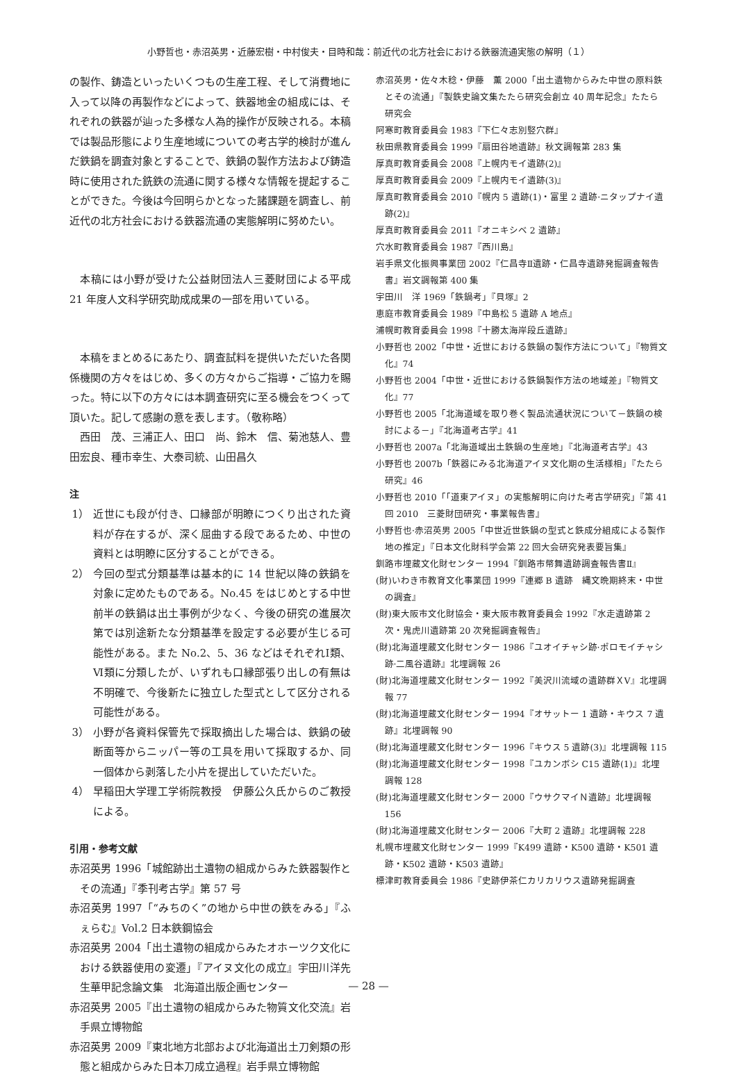小野哲也・赤沼英男・近藤宏樹・中村俊夫・目時和哉：前近代の北方社会における鉄器流通実態の解明（１）
の製作、鋳造といったいくつもの生産工程、そして消費地に入って以降の再製作などによって、鉄器地金の組成には、それぞれの鉄器が辿った多様な人為的操作が反映される。本稿では製品形態により生産地域についての考古学的検討が進んだ鉄鍋を調査対象とすることで、鉄鍋の製作方法および鋳造時に使用された銑鉄の流通に関する様々な情報を提起することができた。今後は今回明らかとなった諸課題を調査し、前近代の北方社会における鉄器流通の実態解明に努めたい。
本稿には小野が受けた公益財団法人三菱財団による平成 21 年度人文科学研究助成成果の一部を用いている。
本稿をまとめるにあたり、調査試料を提供いただいた各関係機関の方々をはじめ、多くの方々からご指導・ご協力を賜った。特に以下の方々には本調査研究に至る機会をつくって頂いた。記して感謝の意を表します。（敬称略）
西田　茂、三浦正人、田口　尚、鈴木　信、菊池慈人、豊田宏良、種市幸生、大泰司統、山田昌久
注
1） 近世にも段が付き、口縁部が明瞭につくり出された資料が存在するが、深く屈曲する段であるため、中世の資料とは明瞭に区分することができる。
2） 今回の型式分類基準は基本的に 14 世紀以降の鉄鍋を対象に定めたものである。No.45 をはじめとする中世前半の鉄鍋は出土事例が少なく、今後の研究の進展次第では別途新たな分類基準を設定する必要が生じる可能性がある。また No.2、5、36 などはそれぞれⅠ類、Ⅵ類に分類したが、いずれも口縁部張り出しの有無は不明確で、今後新たに独立した型式として区分される可能性がある。
3） 小野が各資料保管先で採取摘出した場合は、鉄鍋の破断面等からニッパー等の工具を用いて採取するか、同一個体から剥落した小片を提出していただいた。
4） 早稲田大学理工学術院教授　伊藤公久氏からのご教授による。
引用・参考文献
赤沼英男 1996「城館跡出土遺物の組成からみた鉄器製作とその流通」『季刊考古学』第 57 号
赤沼英男 1997「“みちのく”の地から中世の鉄をみる」『ふぇらむ』Vol.2 日本鉄鋼協会
赤沼英男 2004「出土遺物の組成からみたオホーツク文化における鉄器使用の変遷」『アイヌ文化の成立』宇田川洋先生華甲記念論文集　北海道出版企画センター
赤沼英男 2005『出土遺物の組成からみた物質文化交流』岩手県立博物館
赤沼英男 2009『東北地方北部および北海道出土刀剣類の形態と組成からみた日本刀成立過程』岩手県立博物館
赤沼英男・佐々木稔・伊藤　薫 2000「出土遺物からみた中世の原料鉄とその流通」『製鉄史論文集たたら研究会創立 40 周年記念』たたら研究会
阿寒町教育委員会 1983『下仁々志別竪穴群』
秋田県教育委員会 1999『扇田谷地遺跡』秋文調報第 283 集
厚真町教育委員会 2008『上幌内モイ遺跡(2)』
厚真町教育委員会 2009『上幌内モイ遺跡(3)』
厚真町教育委員会 2010『幌内 5 遺跡(1)・富里 2 遺跡·ニタップナイ遺跡(2)』
厚真町教育委員会 2011『オニキシベ 2 遺跡』
穴水町教育委員会 1987『西川島』
岩手県文化振興事業団 2002『仁昌寺Ⅱ遺跡・仁昌寺遺跡発掘調査報告書』岩文調報第 400 集
宇田川　洋 1969「鉄鍋考」『貝塚』2
恵庭市教育委員会 1989『中島松 5 遺跡 A 地点』
浦幌町教育委員会 1998『十勝太海岸段丘遺跡』
小野哲也 2002「中世・近世における鉄鍋の製作方法について」『物質文化』74
小野哲也 2004「中世・近世における鉄鍋製作方法の地域差」『物質文化』77
小野哲也 2005「北海道域を取り巻く製品流通状況について－鉄鍋の検討による－」『北海道考古学』41
小野哲也 2007a「北海道域出土鉄鍋の生産地」『北海道考古学』43
小野哲也 2007b「鉄器にみる北海道アイヌ文化期の生活様相」『たたら研究』46
小野哲也 2010「「道東アイヌ」の実態解明に向けた考古学研究」『第 41 回 2010　三菱財団研究・事業報告書』
小野哲也·赤沼英男 2005「中世近世鉄鍋の型式と鉄成分組成による製作地の推定」『日本文化財科学会第 22 回大会研究発表要旨集』
釧路市埋蔵文化財センター 1994『釧路市幣舞遺跡調査報告書Ⅱ』
(財)いわき市教育文化事業団 1999『連郷 B 遺跡　縄文晩期終末・中世の調査』
(財)東大阪市文化財協会・東大阪市教育委員会 1992『水走遺跡第 2 次・鬼虎川遺跡第 20 次発掘調査報告』
(財)北海道埋蔵文化財センター 1986『ユオイチャシ跡·ポロモイチャシ跡·二風谷遺跡』北埋調報 26
(財)北海道埋蔵文化財センター 1992『美沢川流域の遺跡群ＸⅤ』北埋調報 77
(財)北海道埋蔵文化財センター 1994『オサットー 1 遺跡・キウス 7 遺跡』北埋調報 90
(財)北海道埋蔵文化財センター 1996『キウス 5 遺跡(3)』北埋調報 115
(財)北海道埋蔵文化財センター 1998『ユカンボシ C15 遺跡(1)』北埋調報 128
(財)北海道埋蔵文化財センター 2000『ウサクマイＮ遺跡』北埋調報 156
(財)北海道埋蔵文化財センター 2006『大町 2 遺跡』北埋調報 228
札幌市埋蔵文化財センター 1999『K499 遺跡・K500 遺跡・K501 遺跡・K502 遺跡・K503 遺跡』
標津町教育委員会 1986『史跡伊茶仁カリカリウス遺跡発掘調査
— 28 —